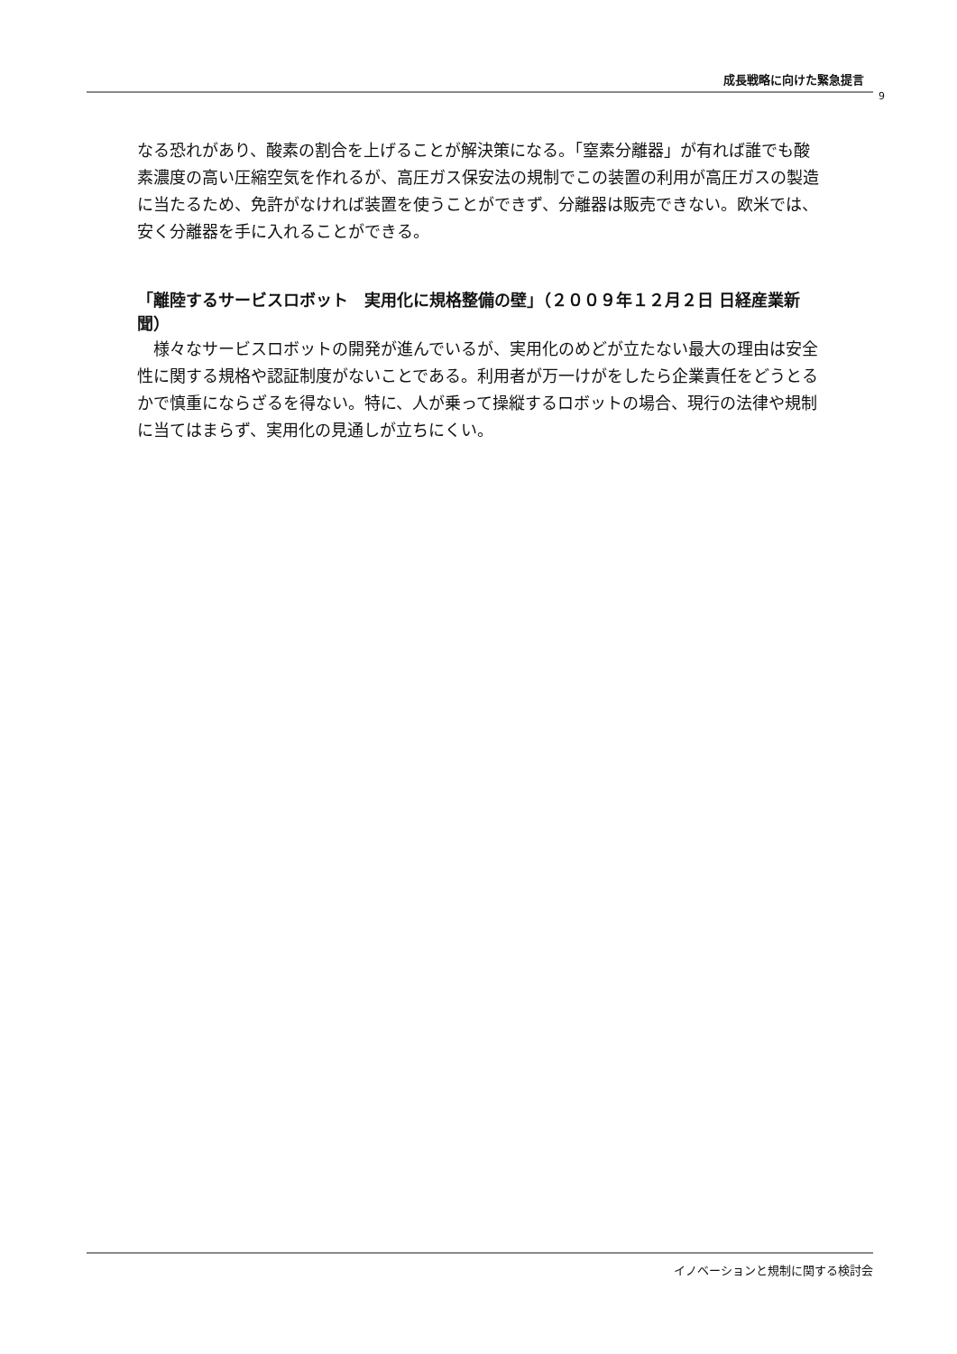成長戦略に向けた緊急提言
9
なる恐れがあり、酸素の割合を上げることが解決策になる。「窒素分離器」が有れば誰でも酸素濃度の高い圧縮空気を作れるが、高圧ガス保安法の規制でこの装置の利用が高圧ガスの製造に当たるため、免許がなければ装置を使うことができず、分離器は販売できない。欧米では、安く分離器を手に入れることができる。
「離陸するサービスロボット　実用化に規格整備の壁」（２００９年１２月２日 日経産業新聞）
　様々なサービスロボットの開発が進んでいるが、実用化のめどが立たない最大の理由は安全性に関する規格や認証制度がないことである。利用者が万一けがをしたら企業責任をどうとるかで慎重にならざるを得ない。特に、人が乗って操縦するロボットの場合、現行の法律や規制に当てはまらず、実用化の見通しが立ちにくい。
イノベーションと規制に関する検討会